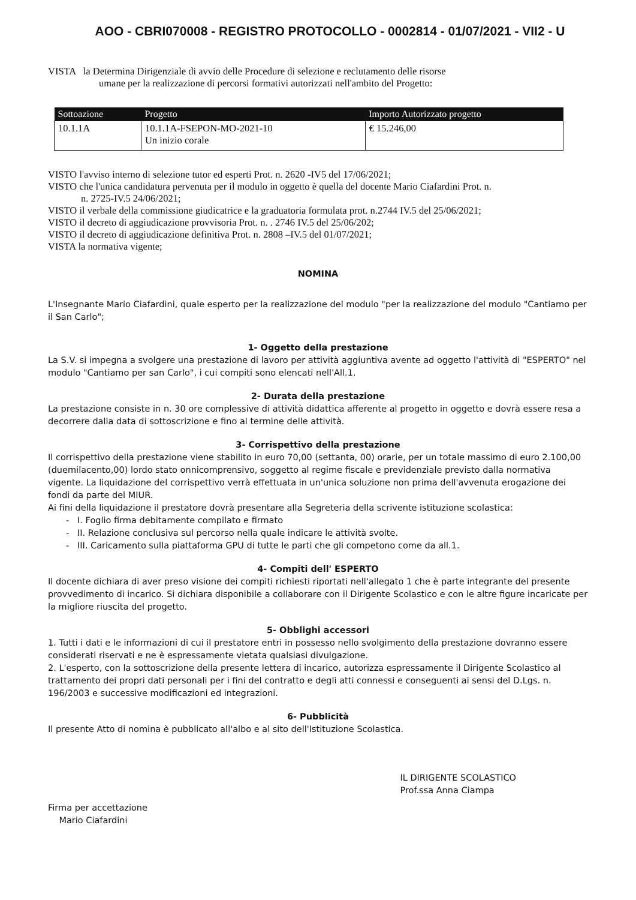AOO - CBRI070008 - REGISTRO PROTOCOLLO - 0002814 - 01/07/2021 - VII2 - U
VISTA la Determina Dirigenziale di avvio delle Procedure di selezione e reclutamento delle risorse
umane per la realizzazione di percorsi formativi autorizzati nell'ambito del Progetto:
| Sottoazione | Progetto | Importo Autorizzato progetto |
| --- | --- | --- |
| 10.1.1A | 10.1.1A-FSEPON-MO-2021-10 Un inizio corale | € 15.246,00 |
VISTO l'avviso interno di selezione tutor ed esperti Prot. n. 2620 -IV5 del 17/06/2021;
VISTO che l'unica candidatura pervenuta per il modulo in oggetto è quella del docente Mario Ciafardini Prot. n.
n. 2725-IV.5 24/06/2021;
VISTO il verbale della commissione giudicatrice e la graduatoria formulata prot. n.2744 IV.5 del 25/06/2021;
VISTO il decreto di aggiudicazione provvisoria Prot. n. . 2746 IV.5 del 25/06/202;
VISTO il decreto di aggiudicazione definitiva Prot. n. 2808 –IV.5 del 01/07/2021;
VISTA la normativa vigente;
NOMINA
L'Insegnante Mario Ciafardini, quale esperto per la realizzazione del modulo "per la realizzazione del modulo "Cantiamo per il San Carlo";
1- Oggetto della prestazione
La S.V. si impegna a svolgere una prestazione di lavoro per attività aggiuntiva avente ad oggetto l'attività di "ESPERTO" nel modulo "Cantiamo per san Carlo", i cui compiti sono elencati nell'All.1.
2- Durata della prestazione
La prestazione consiste in n. 30 ore complessive di attività didattica afferente al progetto in oggetto e dovrà essere resa a decorrere dalla data di sottoscrizione e fino al termine delle attività.
3- Corrispettivo della prestazione
Il corrispettivo della prestazione viene stabilito in euro 70,00 (settanta, 00) orarie, per un totale massimo di euro 2.100,00 (duemilacento,00) lordo stato onnicomprensivo, soggetto al regime fiscale e previdenziale previsto dalla normativa vigente. La liquidazione del corrispettivo verrà effettuata in un'unica soluzione non prima dell'avvenuta erogazione dei fondi da parte del MIUR.
Ai fini della liquidazione il prestatore dovrà presentare alla Segreteria della scrivente istituzione scolastica:
- I. Foglio firma debitamente compilato e firmato
- II. Relazione conclusiva sul percorso nella quale indicare le attività svolte.
- III. Caricamento sulla piattaforma GPU di tutte le parti che gli competono come da all.1.
4- Compiti dell' ESPERTO
Il docente dichiara di aver preso visione dei compiti richiesti riportati nell'allegato 1 che è parte integrante del presente provvedimento di incarico. Si dichiara disponibile a collaborare con il Dirigente Scolastico e con le altre figure incaricate per la migliore riuscita del progetto.
5- Obblighi accessori
1. Tutti i dati e le informazioni di cui il prestatore entri in possesso nello svolgimento della prestazione dovranno essere considerati riservati e ne è espressamente vietata qualsiasi divulgazione.
2. L'esperto, con la sottoscrizione della presente lettera di incarico, autorizza espressamente il Dirigente Scolastico al trattamento dei propri dati personali per i fini del contratto e degli atti connessi e conseguenti ai sensi del D.Lgs. n. 196/2003 e successive modificazioni ed integrazioni.
6- Pubblicità
Il presente Atto di nomina è pubblicato all'albo e al sito dell'Istituzione Scolastica.
Firma per accettazione
Mario Ciafardini
IL DIRIGENTE SCOLASTICO
Prof.ssa Anna Ciampa